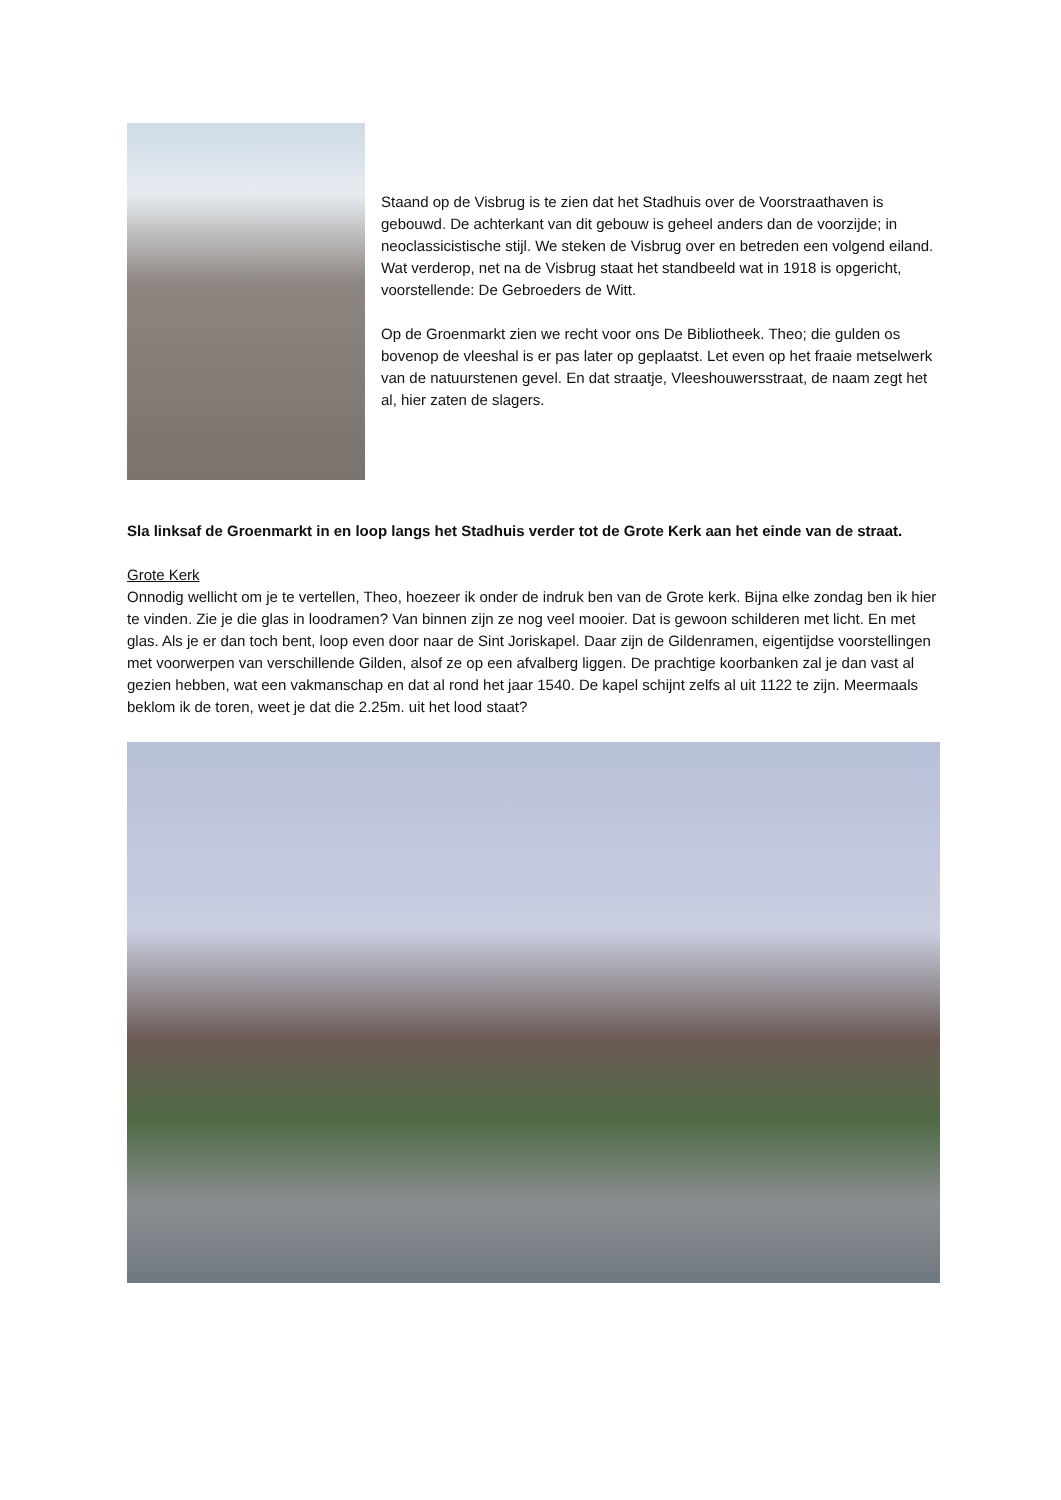Staand op de Visbrug is te zien dat het Stadhuis over de Voorstraathaven is gebouwd. De achterkant van dit gebouw is geheel anders dan de voorzijde; in neoclassicistische stijl. We steken de Visbrug over en betreden een volgend eiland. Wat verderop, net na de Visbrug staat het standbeeld wat in 1918 is opgericht, voorstellende: De Gebroeders de Witt.
Op de Groenmarkt zien we recht voor ons De Bibliotheek. Theo; die gulden os bovenop de vleeshal is er pas later op geplaatst. Let even op het fraaie metselwerk van de natuurstenen gevel. En dat straatje, Vleeshouwersstraat, de naam zegt het al, hier zaten de slagers.
Sla linksaf de Groenmarkt in en loop langs het Stadhuis verder tot de Grote Kerk aan het einde van de straat.
Grote Kerk
Onnodig wellicht om je te vertellen, Theo, hoezeer ik onder de indruk ben van de Grote kerk. Bijna elke zondag ben ik hier te vinden. Zie je die glas in loodramen? Van binnen zijn ze nog veel mooier. Dat is gewoon schilderen met licht. En met glas. Als je er dan toch bent, loop even door naar de Sint Joriskapel. Daar zijn de Gildenramen, eigentijdse voorstellingen met voorwerpen van verschillende Gilden, alsof ze op een afvalberg liggen. De prachtige koorbanken zal je dan vast al gezien hebben, wat een vakmanschap en dat al rond het jaar 1540. De kapel schijnt zelfs al uit 1122 te zijn. Meermaals beklom ik de toren, weet je dat die 2.25m. uit het lood staat?